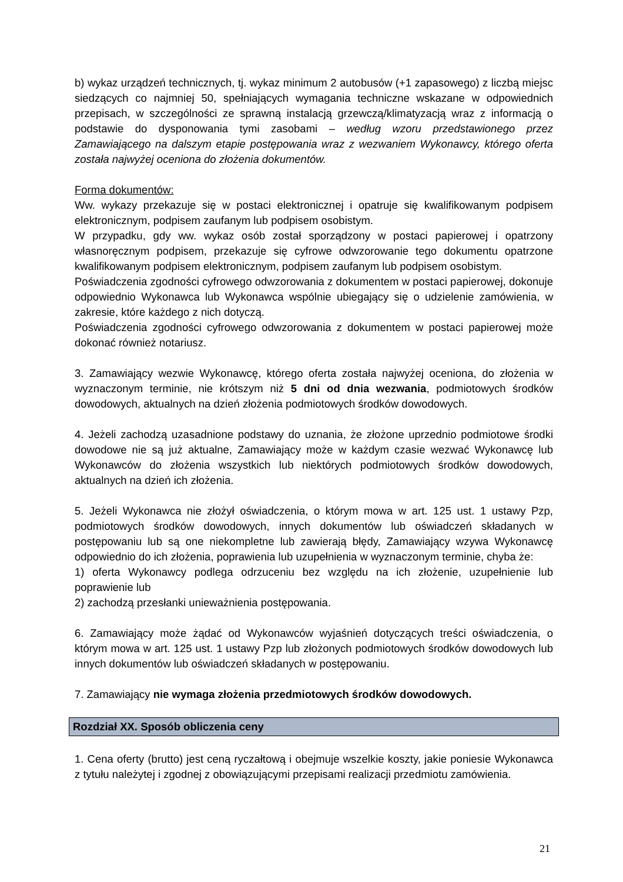b) wykaz urządzeń technicznych, tj. wykaz minimum 2 autobusów (+1 zapasowego) z liczbą miejsc siedzących co najmniej 50, spełniających wymagania techniczne wskazane w odpowiednich przepisach, w szczególności ze sprawną instalacją grzewczą/klimatyzacją wraz z informacją o podstawie do dysponowania tymi zasobami – według wzoru przedstawionego przez Zamawiającego na dalszym etapie postępowania wraz z wezwaniem Wykonawcy, którego oferta została najwyżej oceniona do złożenia dokumentów.
Forma dokumentów:
Ww. wykazy przekazuje się w postaci elektronicznej i opatruje się kwalifikowanym podpisem elektronicznym, podpisem zaufanym lub podpisem osobistym.
W przypadku, gdy ww. wykaz osób został sporządzony w postaci papierowej i opatrzony własnoręcznym podpisem, przekazuje się cyfrowe odwzorowanie tego dokumentu opatrzone kwalifikowanym podpisem elektronicznym, podpisem zaufanym lub podpisem osobistym.
Poświadczenia zgodności cyfrowego odwzorowania z dokumentem w postaci papierowej, dokonuje odpowiednio Wykonawca lub Wykonawca wspólnie ubiegający się o udzielenie zamówienia, w zakresie, które każdego z nich dotyczą.
Poświadczenia zgodności cyfrowego odwzorowania z dokumentem w postaci papierowej może dokonać również notariusz.
3. Zamawiający wezwie Wykonawcę, którego oferta została najwyżej oceniona, do złożenia w wyznaczonym terminie, nie krótszym niż 5 dni od dnia wezwania, podmiotowych środków dowodowych, aktualnych na dzień złożenia podmiotowych środków dowodowych.
4. Jeżeli zachodzą uzasadnione podstawy do uznania, że złożone uprzednio podmiotowe środki dowodowe nie są już aktualne, Zamawiający może w każdym czasie wezwać Wykonawcę lub Wykonawców do złożenia wszystkich lub niektórych podmiotowych środków dowodowych, aktualnych na dzień ich złożenia.
5. Jeżeli Wykonawca nie złożył oświadczenia, o którym mowa w art. 125 ust. 1 ustawy Pzp, podmiotowych środków dowodowych, innych dokumentów lub oświadczeń składanych w postępowaniu lub są one niekompletne lub zawierają błędy, Zamawiający wzywa Wykonawcę odpowiednio do ich złożenia, poprawienia lub uzupełnienia w wyznaczonym terminie, chyba że:
1) oferta Wykonawcy podlega odrzuceniu bez względu na ich złożenie, uzupełnienie lub poprawienie lub
2) zachodzą przesłanki unieważnienia postępowania.
6. Zamawiający może żądać od Wykonawców wyjaśnień dotyczących treści oświadczenia, o którym mowa w art. 125 ust. 1 ustawy Pzp lub złożonych podmiotowych środków dowodowych lub innych dokumentów lub oświadczeń składanych w postępowaniu.
7. Zamawiający nie wymaga złożenia przedmiotowych środków dowodowych.
Rozdział XX. Sposób obliczenia ceny
1. Cena oferty (brutto) jest ceną ryczałtową i obejmuje wszelkie koszty, jakie poniesie Wykonawca z tytułu należytej i zgodnej z obowiązującymi przepisami realizacji przedmiotu zamówienia.
21